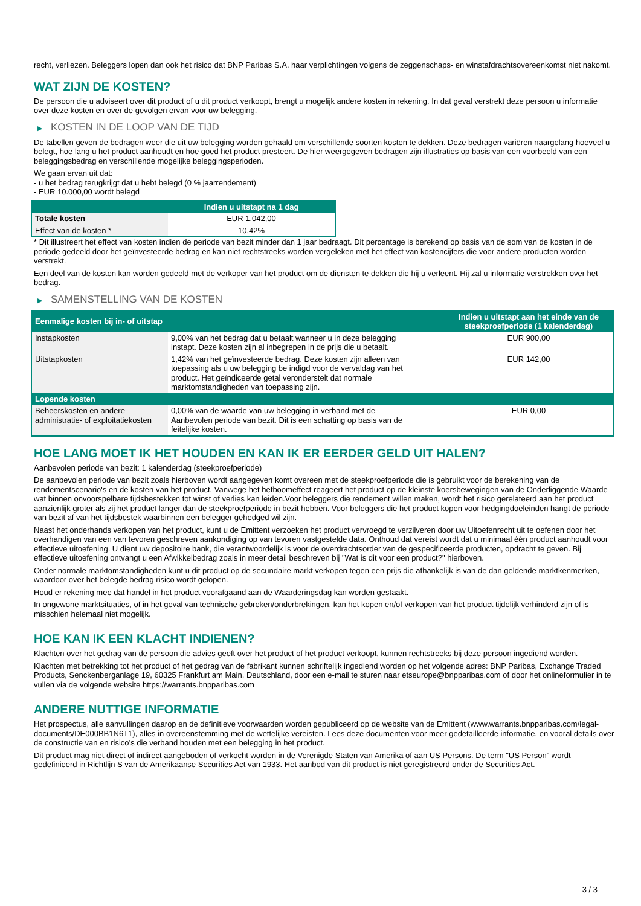recht, verliezen. Beleggers lopen dan ook het risico dat BNP Paribas S.A. haar verplichtingen volgens de zeggenschaps- en winstafdrachtsovereenkomst niet nakomt.
WAT ZIJN DE KOSTEN?
De persoon die u adviseert over dit product of u dit product verkoopt, brengt u mogelijk andere kosten in rekening. In dat geval verstrekt deze persoon u informatie over deze kosten en over de gevolgen ervan voor uw belegging.
▶ KOSTEN IN DE LOOP VAN DE TIJD
De tabellen geven de bedragen weer die uit uw belegging worden gehaald om verschillende soorten kosten te dekken. Deze bedragen variëren naargelang hoeveel u belegt, hoe lang u het product aanhoudt en hoe goed het product presteert. De hier weergegeven bedragen zijn illustraties op basis van een voorbeeld van een beleggingsbedrag en verschillende mogelijke beleggingsperioden.
We gaan ervan uit dat:
- u het bedrag terugkrijgt dat u hebt belegd (0 % jaarrendement)
- EUR 10.000,00 wordt belegd
| | Indien u uitstapt na 1 dag |
| --- | --- |
| Totale kosten | EUR 1.042,00 |
| Effect van de kosten * | 10,42% |
* Dit illustreert het effect van kosten indien de periode van bezit minder dan 1 jaar bedraagt. Dit percentage is berekend op basis van de som van de kosten in de periode gedeeld door het geïnvesteerde bedrag en kan niet rechtstreeks worden vergeleken met het effect van kostencijfers die voor andere producten worden verstrekt.
Een deel van de kosten kan worden gedeeld met de verkoper van het product om de diensten te dekken die hij u verleent. Hij zal u informatie verstrekken over het bedrag.
▶ SAMENSTELLING VAN DE KOSTEN
| Eenmalige kosten bij in- of uitstap | | Indien u uitstapt aan het einde van de steekproefperiode (1 kalenderdag) |
| --- | --- | --- |
| Instapkosten | 9,00% van het bedrag dat u betaalt wanneer u in deze belegging instapt. Deze kosten zijn al inbegrepen in de prijs die u betaalt. | EUR 900,00 |
| Uitstapkosten | 1,42% van het geïnvesteerde bedrag. Deze kosten zijn alleen van toepassing als u uw belegging be indigd voor de vervaldag van het product. Het geïndiceerde getal veronderstelt dat normale marktomstandigheden van toepassing zijn. | EUR 142,00 |
| Lopende kosten | | |
| Beheerskosten en andere administratie- of exploitatiekosten | 0,00% van de waarde van uw belegging in verband met de Aanbevolen periode van bezit. Dit is een schatting op basis van de feitelijke kosten. | EUR 0,00 |
HOE LANG MOET IK HET HOUDEN EN KAN IK ER EERDER GELD UIT HALEN?
Aanbevolen periode van bezit: 1 kalenderdag (steekproefperiode)
De aanbevolen periode van bezit zoals hierboven wordt aangegeven komt overeen met de steekproefperiode die is gebruikt voor de berekening van de rendementscenario's en de kosten van het product. Vanwege het hefboomeffect reageert het product op de kleinste koersbewegingen van de Onderliggende Waarde wat binnen onvoorspelbare tijdsbestekken tot winst of verlies kan leiden.Voor beleggers die rendement willen maken, wordt het risico gerelateerd aan het product aanzienlijk groter als zij het product langer dan de steekproefperiode in bezit hebben. Voor beleggers die het product kopen voor hedgingdoeleinden hangt de periode van bezit af van het tijdsbestek waarbinnen een belegger gehedged wil zijn.
Naast het onderhands verkopen van het product, kunt u de Emittent verzoeken het product vervroegd te verzilveren door uw Uitoefenrecht uit te oefenen door het overhandigen van een van tevoren geschreven aankondiging op van tevoren vastgestelde data. Onthoud dat vereist wordt dat u minimaal één product aanhoudt voor effectieve uitoefening. U dient uw depositoire bank, die verantwoordelijk is voor de overdrachtsorder van de gespecificeerde producten, opdracht te geven. Bij effectieve uitoefening ontvangt u een Afwikkelbedrag zoals in meer detail beschreven bij "Wat is dit voor een product?" hierboven.
Onder normale marktomstandigheden kunt u dit product op de secundaire markt verkopen tegen een prijs die afhankelijk is van de dan geldende marktkenmerken, waardoor over het belegde bedrag risico wordt gelopen.
Houd er rekening mee dat handel in het product voorafgaand aan de Waarderingsdag kan worden gestaakt.
In ongewone marktsituaties, of in het geval van technische gebreken/onderbrekingen, kan het kopen en/of verkopen van het product tijdelijk verhinderd zijn of is misschien helemaal niet mogelijk.
HOE KAN IK EEN KLACHT INDIENEN?
Klachten over het gedrag van de persoon die advies geeft over het product of het product verkoopt, kunnen rechtstreeks bij deze persoon ingediend worden.
Klachten met betrekking tot het product of het gedrag van de fabrikant kunnen schriftelijk ingediend worden op het volgende adres: BNP Paribas, Exchange Traded Products, Senckenberganlage 19, 60325 Frankfurt am Main, Deutschland, door een e-mail te sturen naar etseurope@bnpparibas.com of door het onlineformulier in te vullen via de volgende website https://warrants.bnpparibas.com
ANDERE NUTTIGE INFORMATIE
Het prospectus, alle aanvullingen daarop en de definitieve voorwaarden worden gepubliceerd op de website van de Emittent (www.warrants.bnpparibas.com/legal-documents/DE000BB1N6T1), alles in overeenstemming met de wettelijke vereisten. Lees deze documenten voor meer gedetailleerde informatie, en vooral details over de constructie van en risico’s die verband houden met een belegging in het product.
Dit product mag niet direct of indirect aangeboden of verkocht worden in de Verenigde Staten van Amerika of aan US Persons. De term "US Person" wordt gedefinieerd in Richtlijn S van de Amerikaanse Securities Act van 1933. Het aanbod van dit product is niet geregistreerd onder de Securities Act.
3 / 3